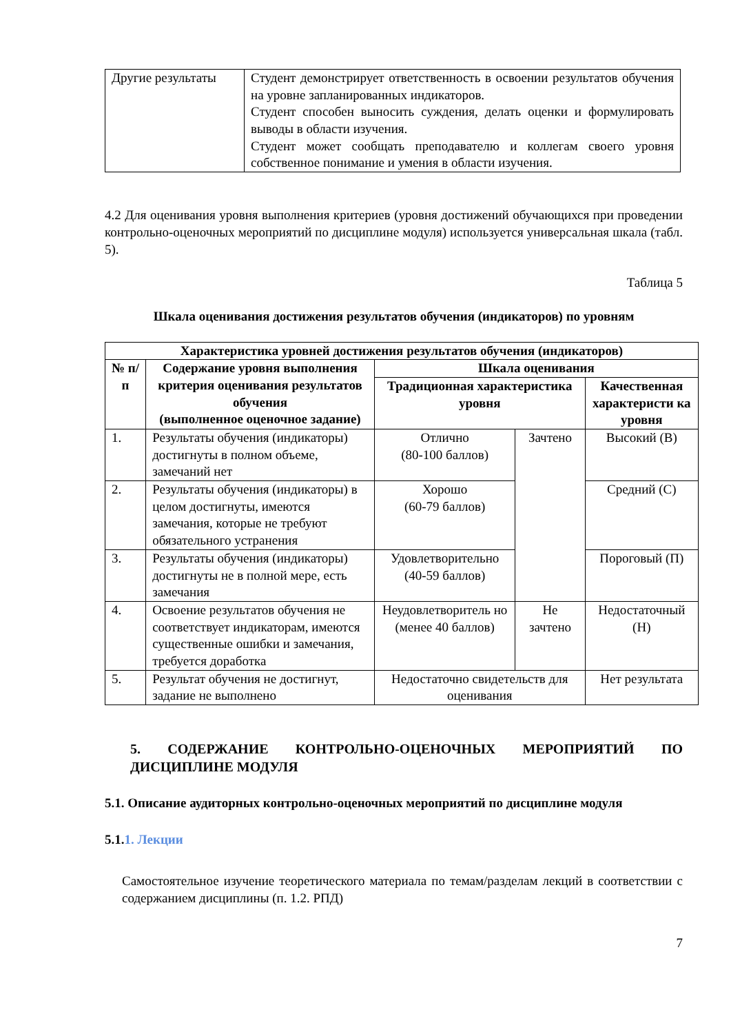| Другие результаты | Студент демонстрирует ответственность в освоении результатов обучения на уровне запланированных индикаторов. Студент способен выносить суждения, делать оценки и формулировать выводы в области изучения. Студент может сообщать преподавателю и коллегам своего уровня собственное понимание и умения в области изучения. |
4.2 Для оценивания уровня выполнения критериев (уровня достижений обучающихся при проведении контрольно-оценочных мероприятий по дисциплине модуля) используется универсальная шкала (табл. 5).
Таблица 5
Шкала оценивания достижения результатов обучения (индикаторов) по уровням
| Характеристика уровней достижения результатов обучения (индикаторов) | | | | |
| --- | --- | --- | --- | --- |
| № п/п | Содержание уровня выполнения критерия оценивания результатов обучения (выполненное оценочное задание) | Шкала оценивания | | |
| | | Традиционная характеристика уровня | | Качественная характеристи ка уровня |
| 1. | Результаты обучения (индикаторы) достигнуты в полном объеме, замечаний нет | Отлично (80-100 баллов) | Зачтено | Высокий (В) |
| 2. | Результаты обучения (индикаторы) в целом достигнуты, имеются замечания, которые не требуют обязательного устранения | Хорошо (60-79 баллов) | | Средний (С) |
| 3. | Результаты обучения (индикаторы) достигнуты не в полной мере, есть замечания | Удовлетворительно (40-59 баллов) | | Пороговый (П) |
| 4. | Освоение результатов обучения не соответствует индикаторам, имеются существенные ошибки и замечания, требуется доработка | Неудовлетворитель но (менее 40 баллов) | Не зачтено | Недостаточный (Н) |
| 5. | Результат обучения не достигнут, задание не выполнено | Недостаточно свидетельств для оценивания | | Нет результата |
5. СОДЕРЖАНИЕ КОНТРОЛЬНО-ОЦЕНОЧНЫХ МЕРОПРИЯТИЙ ПО ДИСЦИПЛИНЕ МОДУЛЯ
5.1. Описание аудиторных контрольно-оценочных мероприятий по дисциплине модуля
5.1.1. Лекции
Самостоятельное изучение теоретического материала по темам/разделам лекций в соответствии с содержанием дисциплины (п. 1.2. РПД)
7